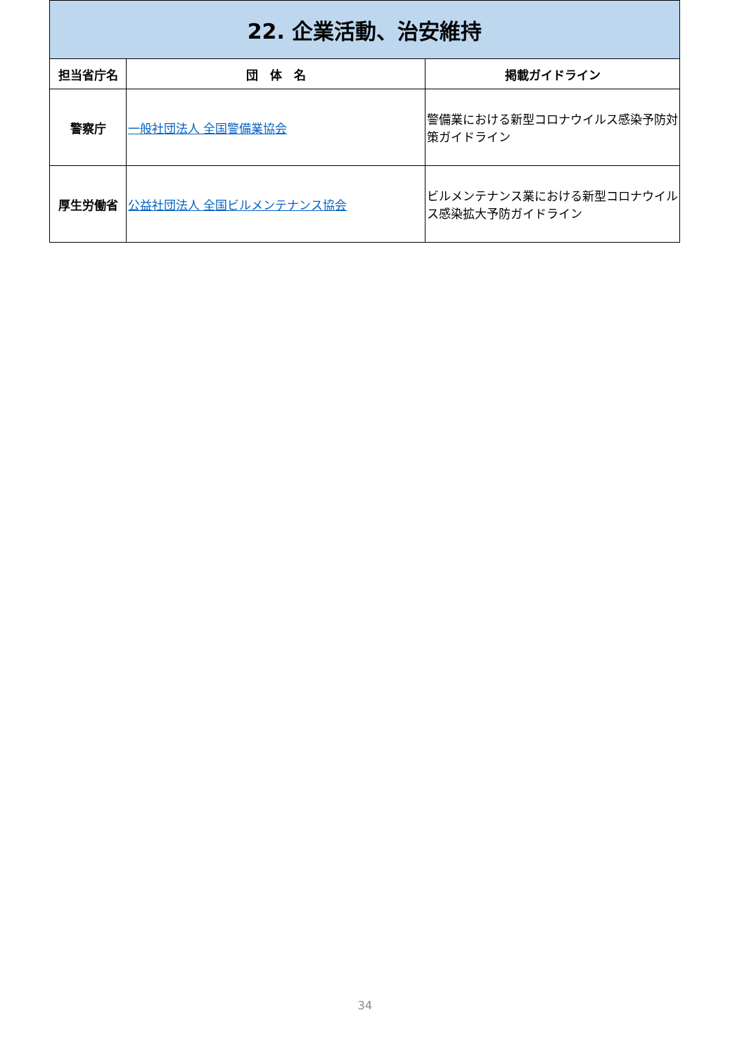| 22. 企業活動、治安維持 | | |
| --- | --- | --- |
| 担当省庁名 | 団 体 名 | 掲載ガイドライン |
| 警察庁 | 一般社団法人 全国警備業協会 | 警備業における新型コロナウイルス感染予防対策ガイドライン |
| 厚生労働省 | 公益社団法人 全国ビルメンテナンス協会 | ビルメンテナンス業における新型コロナウイルス感染拡大予防ガイドライン |
34